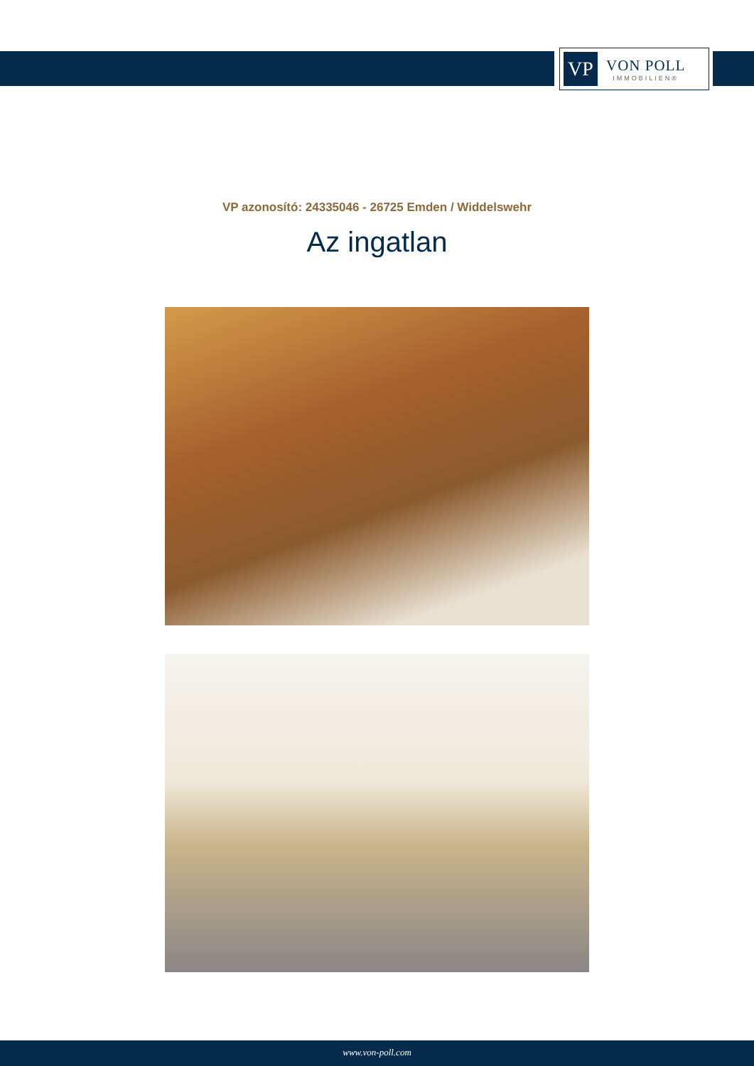VP
VON POLL
IMMOBILIEN®
VP azonosító: 24335046 - 26725 Emden / Widdelswehr
Az ingatlan
www.von-poll.com